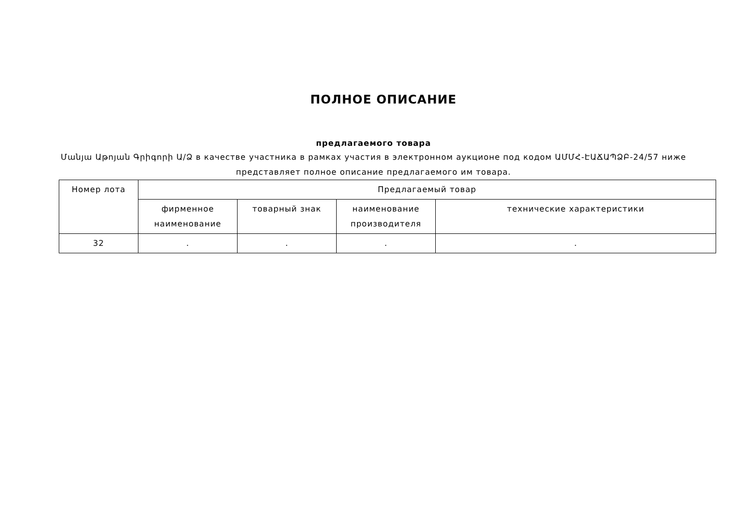ПОЛНОЕ ОПИСАНИЕ
предлагаемого товара
Մանյա Աթոյան Գրիգորի Ա/Ձ в качестве участника в рамках участия в электронном аукционе под кодом ԱՄՄՀ-ԷԱՃԱՊՁԲ-24/57 ниже представляет полное описание предлагаемого им товара.
| Номер лота | Предлагаемый товар | | | |
| --- | --- | --- | --- | --- |
| | фирменное наименование | товарный знак | наименование производителя | технические характеристики |
| 32 | . | . | . | . |